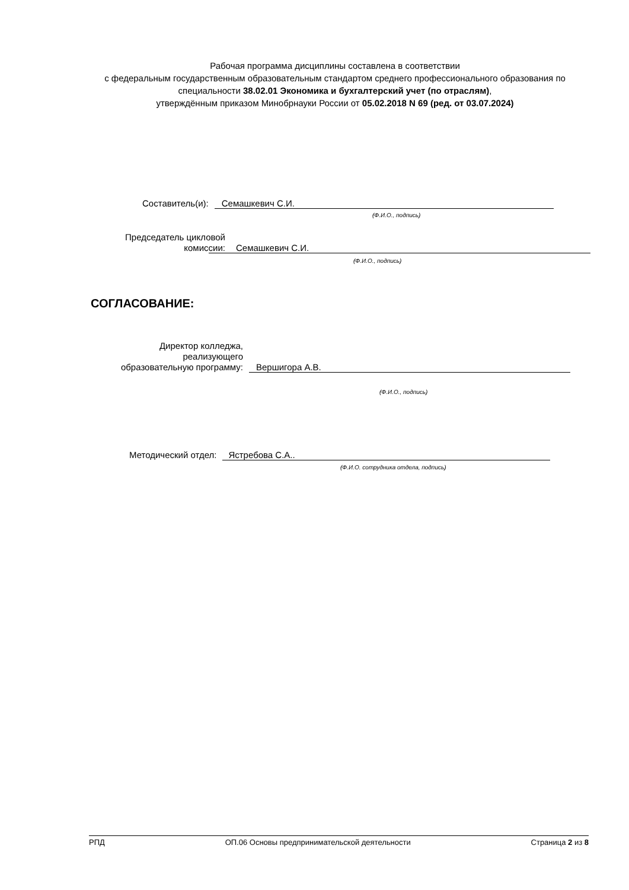Рабочая программа дисциплины составлена в соответствии
с федеральным государственным образовательным стандартом среднего профессионального образования по специальности 38.02.01 Экономика и бухгалтерский учет (по отраслям),
утверждённым приказом Минобрнауки России от 05.02.2018 N 69 (ред. от 03.07.2024)
Составитель(и):
Семашкевич С.И.
(Ф.И.О., подпись)
Председатель цикловой
комиссии:
Семашкевич С.И.
(Ф.И.О., подпись)
СОГЛАСОВАНИЕ:
Директор колледжа,
реализующего
образовательную программу:
Вершигора А.В.
(Ф.И.О., подпись)
Методический отдел:
Ястребова С.А..
(Ф.И.О. сотрудника отдела, подпись)
РПД ОП.06 Основы предпринимательской деятельности Страница 2 из 8